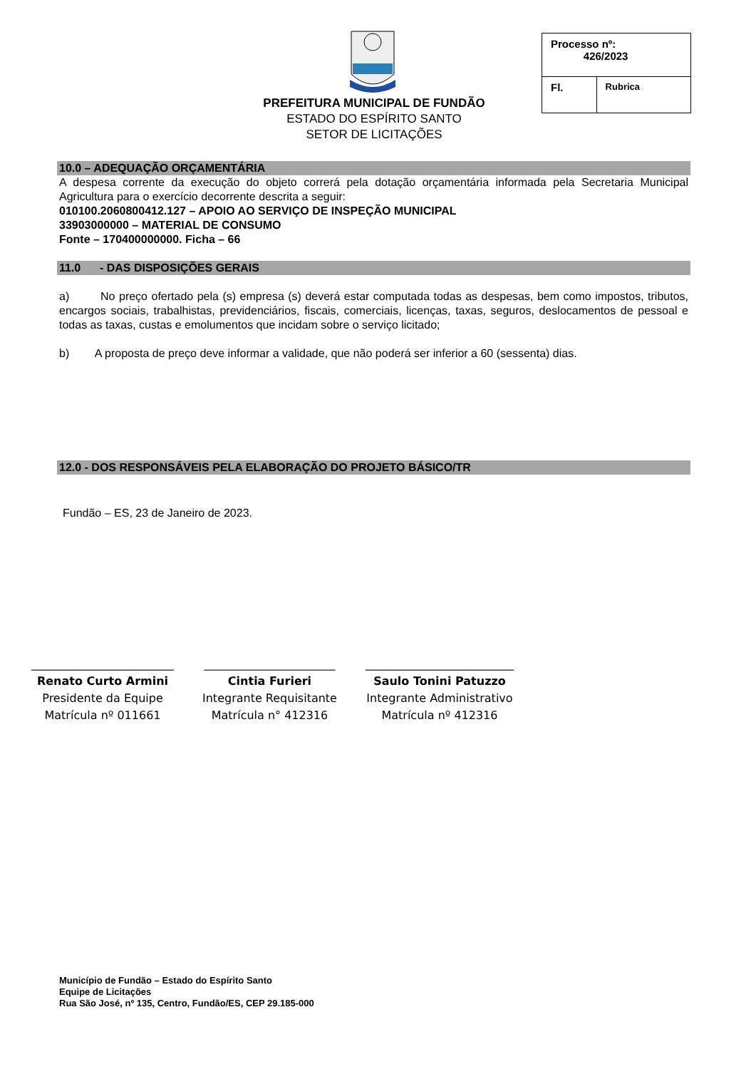PREFEITURA MUNICIPAL DE FUNDÃO
ESTADO DO ESPÍRITO SANTO
SETOR DE LICITAÇÕES
| Processo nº: 426/2023 | |
| Fl. | Rubrica |
10.0 – ADEQUAÇÃO ORÇAMENTÁRIA
A despesa corrente da execução do objeto correrá pela dotação orçamentária informada pela Secretaria Municipal Agricultura para o exercício decorrente descrita a seguir:
010100.2060800412.127 – APOIO AO SERVIÇO DE INSPEÇÃO MUNICIPAL
33903000000 – MATERIAL DE CONSUMO
Fonte – 170400000000. Ficha – 66
11.0 - DAS DISPOSIÇÕES GERAIS
a) No preço ofertado pela (s) empresa (s) deverá estar computada todas as despesas, bem como impostos, tributos, encargos sociais, trabalhistas, previdenciários, fiscais, comerciais, licenças, taxas, seguros, deslocamentos de pessoal e todas as taxas, custas e emolumentos que incidam sobre o serviço licitado;
b) A proposta de preço deve informar a validade, que não poderá ser inferior a 60 (sessenta) dias.
12.0 - DOS RESPONSÁVEIS PELA ELABORAÇÃO DO PROJETO BÁSICO/TR
Fundão – ES, 23 de Janeiro de 2023.
_________________________
Renato Curto Armini
Presidente da Equipe
Matrícula nº 011661
_______________________
Cintia Furieri
Integrante Requisitante
Matrícula n° 412316
__________________________
Saulo Tonini Patuzzo
Integrante Administrativo
Matrícula nº 412316
Município de Fundão – Estado do Espírito Santo
Equipe de Licitações
Rua São José, nº 135, Centro, Fundão/ES, CEP 29.185-000